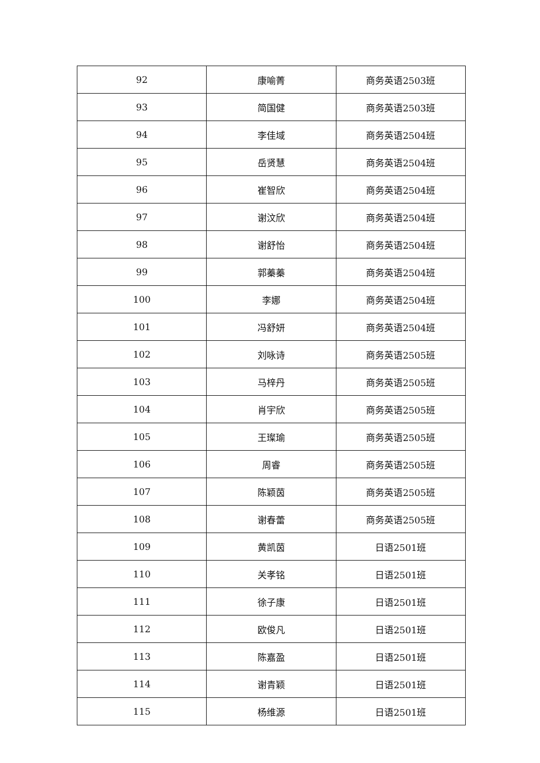| 92 | 康喻菁 | 商务英语2503班 |
| 93 | 简国健 | 商务英语2503班 |
| 94 | 李佳域 | 商务英语2504班 |
| 95 | 岳贤慧 | 商务英语2504班 |
| 96 | 崔智欣 | 商务英语2504班 |
| 97 | 谢汶欣 | 商务英语2504班 |
| 98 | 谢舒怡 | 商务英语2504班 |
| 99 | 郭蓁蓁 | 商务英语2504班 |
| 100 | 李娜 | 商务英语2504班 |
| 101 | 冯舒妍 | 商务英语2504班 |
| 102 | 刘咏诗 | 商务英语2505班 |
| 103 | 马梓丹 | 商务英语2505班 |
| 104 | 肖宇欣 | 商务英语2505班 |
| 105 | 王璨瑜 | 商务英语2505班 |
| 106 | 周睿 | 商务英语2505班 |
| 107 | 陈颖茵 | 商务英语2505班 |
| 108 | 谢春蕾 | 商务英语2505班 |
| 109 | 黄凯茵 | 日语2501班 |
| 110 | 关孝铭 | 日语2501班 |
| 111 | 徐子康 | 日语2501班 |
| 112 | 欧俊凡 | 日语2501班 |
| 113 | 陈嘉盈 | 日语2501班 |
| 114 | 谢青颖 | 日语2501班 |
| 115 | 杨维源 | 日语2501班 |